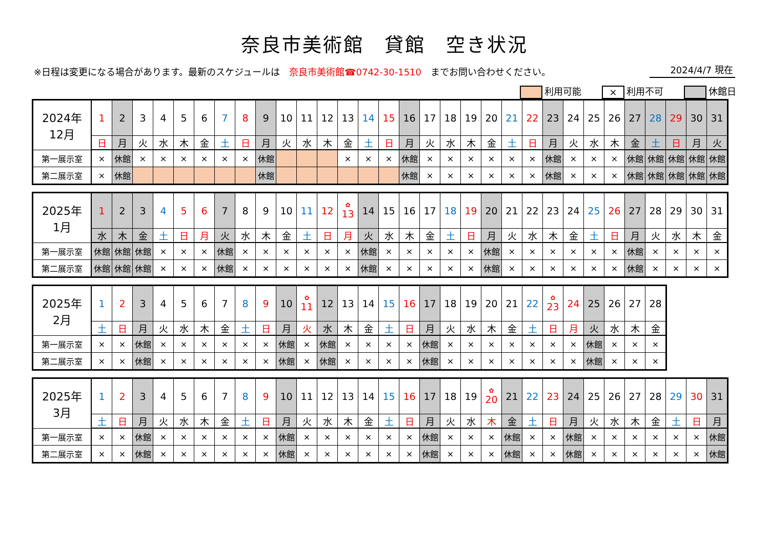奈良市美術館　貸館　空き状況
※日程は変更になる場合があります。最新のスケジュールは　奈良市美術館☎0742-30-1510　までお問い合わせください。 2024/4/7 現在
利用可能 × 利用不可 休館日
| 2024年 12月 | 1 | 2 | 3 | 4 | 5 | 6 | 7 | 8 | 9 | 10 | 11 | 12 | 13 | 14 | 15 | 16 | 17 | 18 | 19 | 20 | 21 | 22 | 23 | 24 | 25 | 26 | 27 | 28 | 29 | 30 | 31 |
| | 日 | 月 | 火 | 水 | 木 | 金 | 土 | 日 | 月 | 火 | 水 | 木 | 金 | 土 | 日 | 月 | 火 | 水 | 木 | 金 | 土 | 日 | 月 | 火 | 水 | 木 | 金 | 土 | 日 | 月 | 火 |
| 第一展示室 | × | 休館 | × | × | × | × | × | × | 休館 | | | | × | × | × | 休館 | × | × | × | × | × | × | 休館 | × | × | × | 休館 | 休館 | 休館 | 休館 | 休館 |
| 第二展示室 | × | 休館 | | | | | | | 休館 | | | | | | | 休館 | × | × | × | × | × | × | 休館 | × | × | × | 休館 | 休館 | 休館 | 休館 | 休館 |
| 2025年 1月 | 1 | 2 | 3 | 4 | 5 | 6 | 7 | 8 | 9 | 10 | 11 | 12 | ✿ 13 | 14 | 15 | 16 | 17 | 18 | 19 | 20 | 21 | 22 | 23 | 24 | 25 | 26 | 27 | 28 | 29 | 30 | 31 |
| | 水 | 木 | 金 | 土 | 日 | 月 | 火 | 水 | 木 | 金 | 土 | 日 | 月 | 火 | 水 | 木 | 金 | 土 | 日 | 月 | 火 | 水 | 木 | 金 | 土 | 日 | 月 | 火 | 水 | 木 | 金 |
| 第一展示室 | 休館 | 休館 | 休館 | × | × | × | 休館 | × | × | × | × | × | × | 休館 | × | × | × | × | × | 休館 | × | × | × | × | × | × | 休館 | × | × | × | × |
| 第二展示室 | 休館 | 休館 | 休館 | × | × | × | 休館 | × | × | × | × | × | × | 休館 | × | × | × | × | × | 休館 | × | × | × | × | × | × | 休館 | × | × | × | × |
| 2025年 2月 | 1 | 2 | 3 | 4 | 5 | 6 | 7 | 8 | 9 | 10 | ✿ 11 | 12 | 13 | 14 | 15 | 16 | 17 | 18 | 19 | 20 | 21 | 22 | ✿ 23 | 24 | 25 | 26 | 27 | 28 |
| | 土 | 日 | 月 | 火 | 水 | 木 | 金 | 土 | 日 | 月 | 火 | 水 | 木 | 金 | 土 | 日 | 月 | 火 | 水 | 木 | 金 | 土 | 日 | 月 | 火 | 水 | 木 | 金 |
| 第一展示室 | × | × | 休館 | × | × | × | × | × | × | 休館 | × | 休館 | × | × | × | × | 休館 | × | × | × | × | × | × | × | 休館 | × | × | × |
| 第二展示室 | × | × | 休館 | × | × | × | × | × | × | 休館 | × | 休館 | × | × | × | × | 休館 | × | × | × | × | × | × | × | 休館 | × | × | × |
| 2025年 3月 | 1 | 2 | 3 | 4 | 5 | 6 | 7 | 8 | 9 | 10 | 11 | 12 | 13 | 14 | 15 | 16 | 17 | 18 | 19 | ✿ 20 | 21 | 22 | 23 | 24 | 25 | 26 | 27 | 28 | 29 | 30 | 31 |
| | 土 | 日 | 月 | 火 | 水 | 木 | 金 | 土 | 日 | 月 | 火 | 水 | 木 | 金 | 土 | 日 | 月 | 火 | 水 | 木 | 金 | 土 | 日 | 月 | 火 | 水 | 木 | 金 | 土 | 日 | 月 |
| 第一展示室 | × | × | 休館 | × | × | × | × | × | × | 休館 | × | × | × | × | × | × | 休館 | × | × | × | 休館 | × | × | 休館 | × | × | × | × | × | × | 休館 |
| 第二展示室 | × | × | 休館 | × | × | × | × | × | × | 休館 | × | × | × | × | × | × | 休館 | × | × | × | 休館 | × | × | 休館 | × | × | × | × | × | × | 休館 |